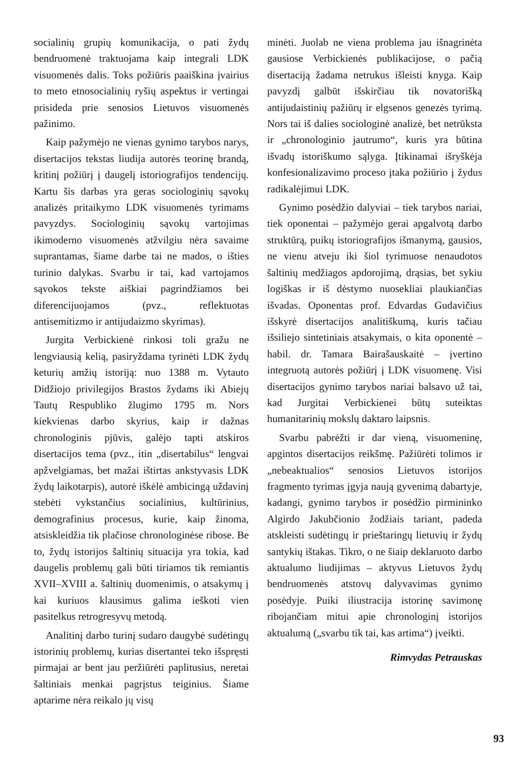socialinių grupių komunikacija, o pati žydų bendruomenė traktuojama kaip integrali LDK visuomenės dalis. Toks požiūris paaiškina įvairius to meto etnosocialinių ryšių aspektus ir vertingai prisideda prie senosios Lietuvos visuomenės pažinimo.
Kaip pažymėjo ne vienas gynimo tarybos narys, disertacijos tekstas liudija autorės teorinę brandą, kritinį požiūrį į daugelį istoriografijos tendencijų. Kartu šis darbas yra geras sociologinių sąvokų analizės pritaikymo LDK visuomenės tyrimams pavyzdys. Sociologinių sąvokų vartojimas ikimoderno visuomenės atžvilgiu nėra savaime suprantamas, šiame darbe tai ne mados, o išties turinio dalykas. Svarbu ir tai, kad vartojamos sąvokos tekste aiškiai pagrindžiamos bei diferencijuojamos (pvz., reflektuotas antisemitizmo ir antijudaizmo skyrimas).
Jurgita Verbickienė rinkosi toli gražu ne lengviausią kelią, pasiryždama tyrinėti LDK žydų keturių amžių istoriją: nuo 1388 m. Vytauto Didžiojo privilegijos Brastos žydams iki Abiejų Tautų Respubliko žlugimo 1795 m. Nors kiekvienas darbo skyrius, kaip ir dažnas chronologinis pjūvis, galėjo tapti atskiros disertacijos tema (pvz., itin „disertabilus“ lengvai apžvelgiamas, bet mažai ištirtas ankstyvasis LDK žydų laikotarpis), autorė iškėlė ambicingą uždavinį stebėti vykstančius socialinius, kultūrinius, demografinius procesus, kurie, kaip žinoma, atsiskleidžia tik plačiose chronologinėse ribose. Be to, žydų istorijos šaltinių situacija yra tokia, kad daugelis problemų gali būti tiriamos tik remiantis XVII–XVIII a. šaltinių duomenimis, o atsakymų į kai kuriuos klausimus galima ieškoti vien pasitelkus retrogresyvų metodą.
Analitinį darbo turinį sudaro daugybė sudėtingų istorinių problemų, kurias disertantei teko išspręsti pirmajai ar bent jau peržiūrėti paplitusius, neretai šaltiniais menkai pagrįstus teiginius. Šiame aptarime nėra reikalo jų visų
minėti. Juolab ne viena problema jau išnagrinėta gausiose Verbickienės publikacijose, o pačią disertaciją žadama netrukus išleisti knyga. Kaip pavyzdį galbūt išskirčiau tik novatorišką antijudaistinių pažiūrų ir elgsenos genezės tyrimą. Nors tai iš dalies sociologinė analizė, bet netrūksta ir „chronologinio jautrumo“, kuris yra būtina išvadų istoriškumo sąlyga. Įtikinamai išryškėja konfesionalizavimo proceso įtaka požiūrio į žydus radikalėjimui LDK.
Gynimo posėdžio dalyviai – tiek tarybos nariai, tiek oponentai – pažymėjo gerai apgalvotą darbo struktūrą, puikų istoriografijos išmanymą, gausios, ne vienu atveju iki šiol tyrimuose nenaudotos šaltinių medžiagos apdorojimą, drąsias, bet sykiu logiškas ir iš dėstymo nuosekliai plaukiančias išvadas. Oponentas prof. Edvardas Gudavičius išskyrė disertacijos analitiškumą, kuris tačiau išsiliejo sintetiniais atsakymais, o kita oponentė – habil. dr. Tamara Bairašauskaitė – įvertino integruotą autorės požiūrį į LDK visuomenę. Visi disertacijos gynimo tarybos nariai balsavo už tai, kad Jurgitai Verbickienei būtų suteiktas humanitarinių mokslų daktaro laipsnis.
Svarbu pabrėžti ir dar vieną, visuomeninę, apgintos disertacijos reikšmę. Pažiūrėti tolimos ir „nebeaktualios“ senosios Lietuvos istorijos fragmento tyrimas įgyja naują gyvenimą dabartyje, kadangi, gynimo tarybos ir posėdžio pirmininko Algirdo Jakubčionio žodžiais tariant, padeda atskleisti sudėtingų ir prieštaringų lietuvių ir žydų santykių ištakas. Tikro, o ne šiaip deklaruoto darbo aktualumo liudijimas – aktyvus Lietuvos žydų bendruomenės atstovų dalyvavimas gynimo posėdyje. Puiki iliustracija istorinę savimonę ribojančiam mitui apie chronologinį istorijos aktualumą („svarbu tik tai, kas artima“) įveikti.
Rimvydas Petrauskas
93